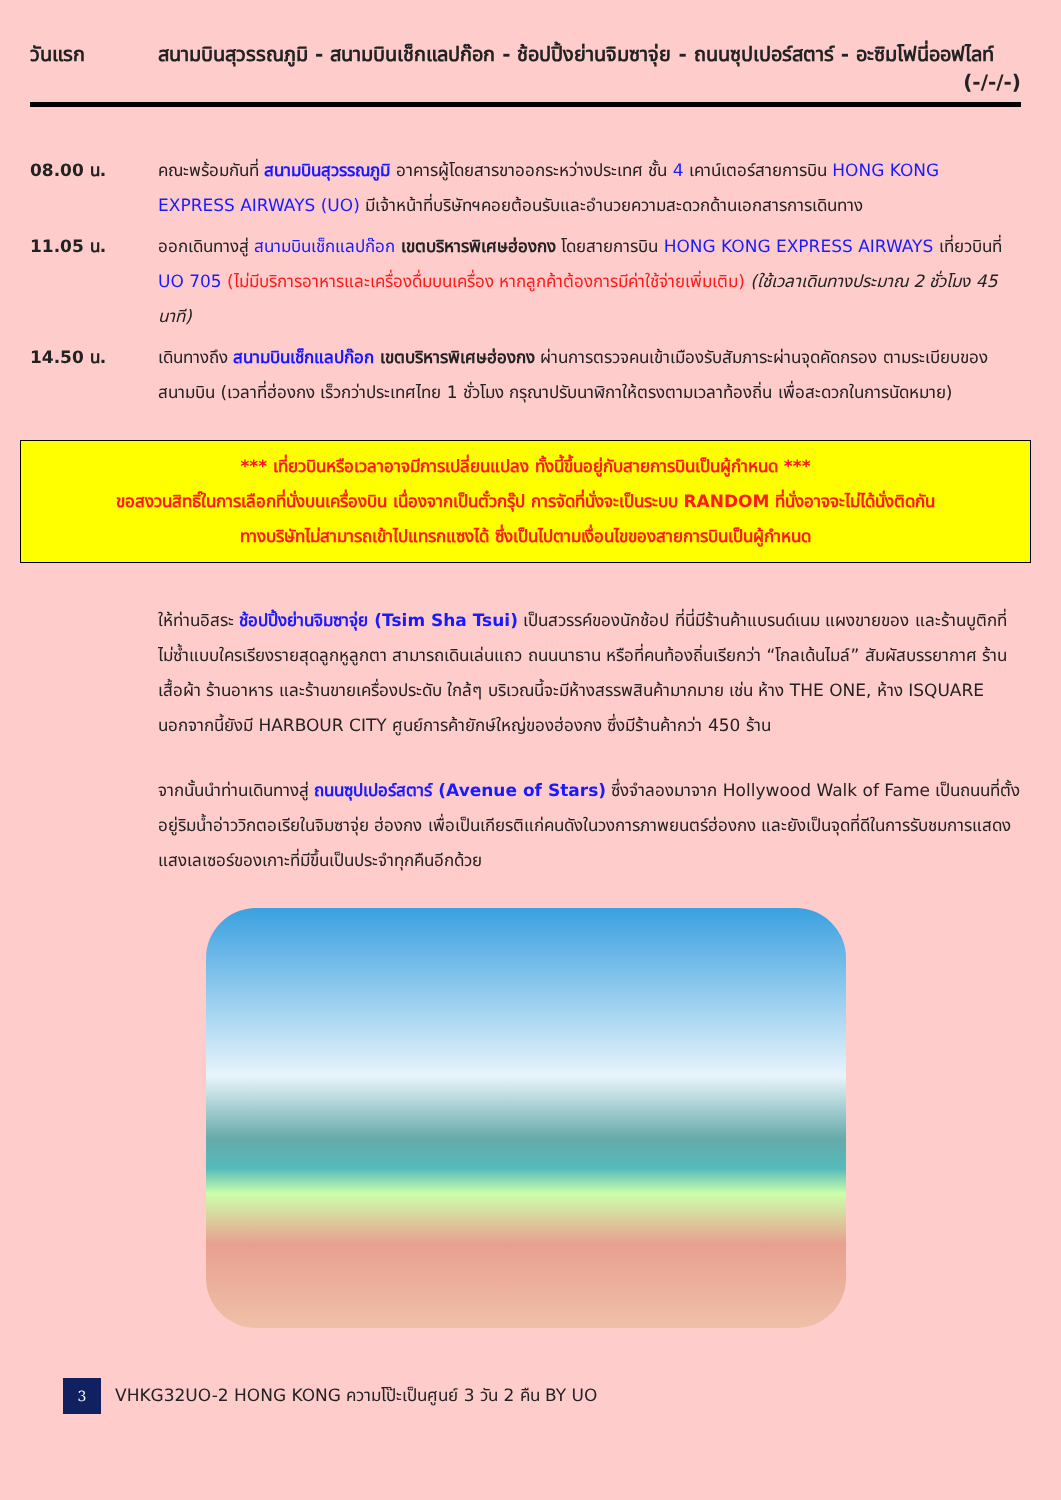วันแรก สนามบินสุวรรณภูมิ - สนามบินเช็กแลปก๊อก - ช้อปปิ้งย่านจิมซาจุ่ย - ถนนซุปเปอร์สตาร์ - อะซิมโฟนี่ออฟไลท์ (-/-/-)
08.00 น. คณะพร้อมกันที่ สนามบินสุวรรณภูมิ อาคารผู้โดยสารขาออกระหว่างประเทศ ชั้น 4 เคาน์เตอร์สายการบิน HONG KONG EXPRESS AIRWAYS (UO) มีเจ้าหน้าที่บริษัทฯคอยต้อนรับและอำนวยความสะดวกด้านเอกสารการเดินทาง
11.05 น. ออกเดินทางสู่ สนามบินเช็กแลปก๊อก เขตบริหารพิเศษฮ่องกง โดยสายการบิน HONG KONG EXPRESS AIRWAYS เที่ยวบินที่ UO 705 (ไม่มีบริการอาหารและเครื่องดื่มบนเครื่อง หากลูกค้าต้องการมีค่าใช้จ่ายเพิ่มเติม) (ใช้เวลาเดินทางประมาณ 2 ชั่วโมง 45 นาที)
14.50 น. เดินทางถึง สนามบินเช็กแลปก๊อก เขตบริหารพิเศษฮ่องกง ผ่านการตรวจคนเข้าเมืองรับสัมภาระผ่านจุดคัดกรอง ตามระเบียบของสนามบิน (เวลาที่ฮ่องกง เร็วกว่าประเทศไทย 1 ชั่วโมง กรุณาปรับนาฬิกาให้ตรงตามเวลาท้องถิ่น เพื่อสะดวกในการนัดหมาย)
*** เที่ยวบินหรือเวลาอาจมีการเปลี่ยนแปลง ทั้งนี้ขึ้นอยู่กับสายการบินเป็นผู้กำหนด ***
ขอสงวนสิทธิ์ในการเลือกที่นั่งบนเครื่องบิน เนื่องจากเป็นตั๋วกรุ๊ป การจัดที่นั่งจะเป็นระบบ RANDOM ที่นั่งอาจจะไม่ได้นั่งติดกัน
ทางบริษัทไม่สามารถเข้าไปแทรกแซงได้ ซึ่งเป็นไปตามเงื่อนไขของสายการบินเป็นผู้กำหนด
ให้ท่านอิสระ ช้อปปิ้งย่านจิมซาจุ่ย (Tsim Sha Tsui) เป็นสวรรค์ของนักช้อป ที่นี่มีร้านค้าแบรนด์เนม แผงขายของ และร้านบูติกที่ไม่ซ้ำแบบใครเรียงรายสุดลูกหูลูกตา สามารถเดินเล่นแถว ถนนนาธาน หรือที่คนท้องถิ่นเรียกว่า “โกลเด้นไมล์” สัมผัสบรรยากาศ ร้านเสื้อผ้า ร้านอาหาร และร้านขายเครื่องประดับ ใกล้ๆ บริเวณนี้จะมีห้างสรรพสินค้ามากมาย เช่น ห้าง THE ONE, ห้าง ISQUARE นอกจากนี้ยังมี HARBOUR CITY ศูนย์การค้ายักษ์ใหญ่ของฮ่องกง ซึ่งมีร้านค้ากว่า 450 ร้าน
จากนั้นนำท่านเดินทางสู่ ถนนซุปเปอร์สตาร์ (Avenue of Stars) ซึ่งจำลองมาจาก Hollywood Walk of Fame เป็นถนนที่ตั้งอยู่ริมน้ำอ่าววิกตอเรียในจิมซาจุ่ย ฮ่องกง เพื่อเป็นเกียรติแก่คนดังในวงการภาพยนตร์ฮ่องกง และยังเป็นจุดที่ดีในการรับชมการแสดงแสงเลเซอร์ของเกาะที่มีขึ้นเป็นประจำทุกคืนอีกด้วย
3
VHKG32UO-2 HONG KONG ความโป๊ะเป็นศูนย์ 3 วัน 2 คืน BY UO